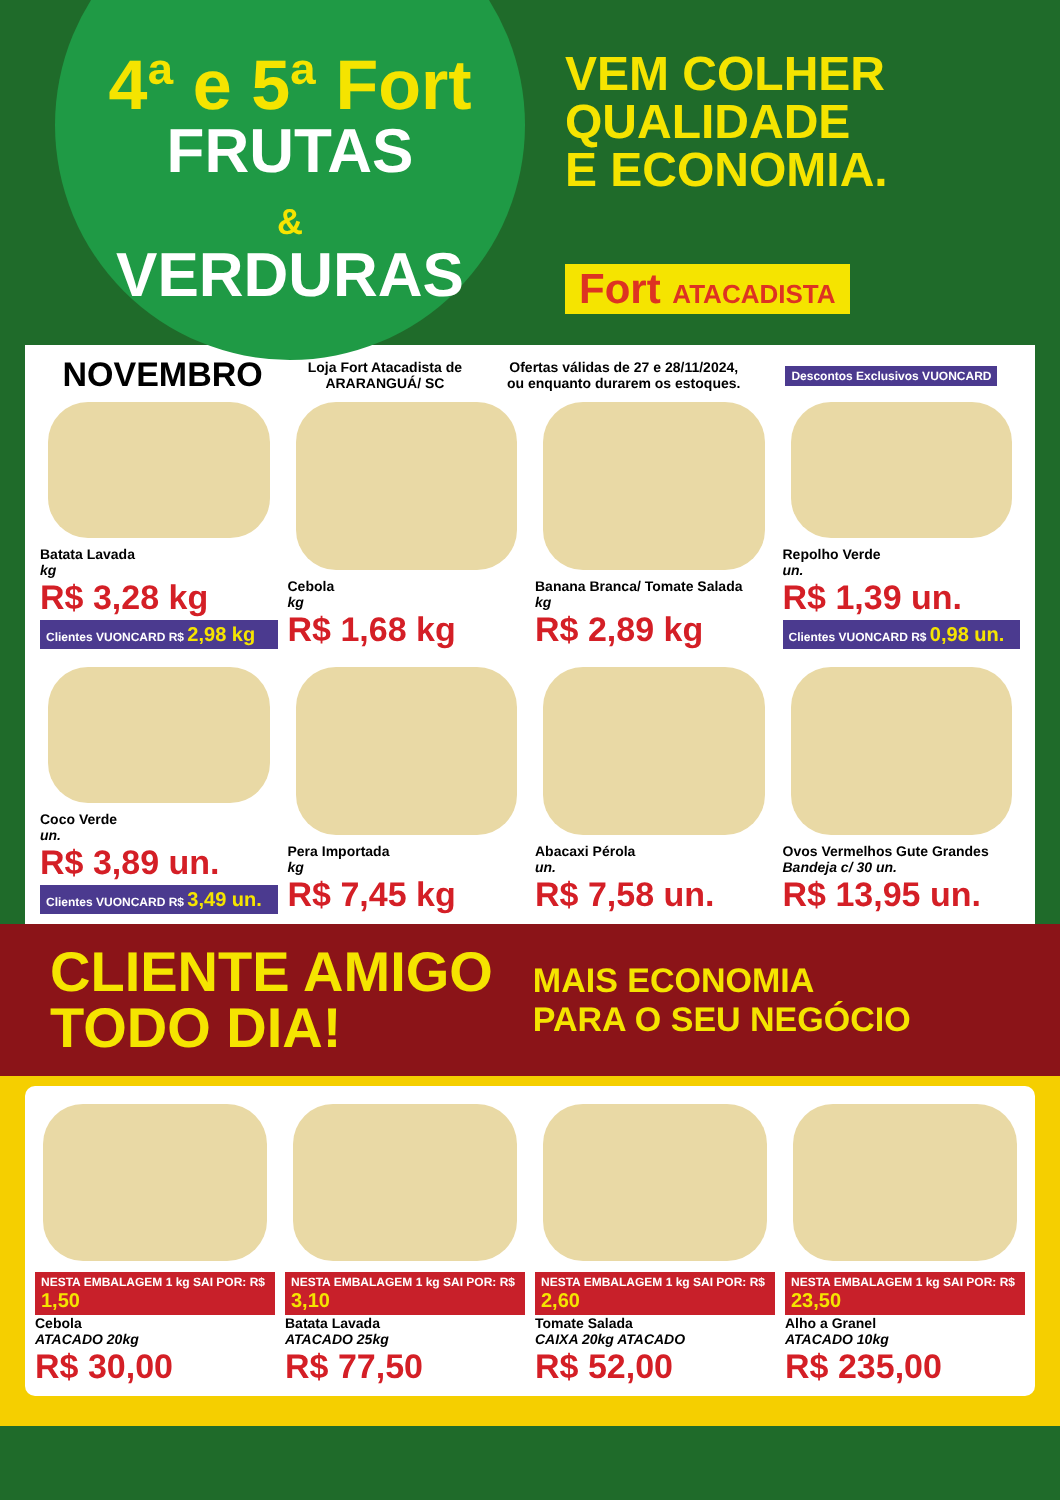4ª e 5ª Fort
FRUTAS
&
VERDURAS
VEM COLHER
QUALIDADE
E ECONOMIA.
Fort ATACADISTA
NOVEMBRO
Loja Fort Atacadista de
ARARANGUÁ/ SC
Ofertas válidas de 27 e 28/11/2024,
ou enquanto durarem os estoques.
Descontos Exclusivos VUONCARD
Batata Lavada
kg
R$ 3,28 kg
Clientes VUONCARD R$ 2,98 kg
Cebola
kg
R$ 1,68 kg
Banana Branca/ Tomate Salada
kg
R$ 2,89 kg
Repolho Verde
un.
R$ 1,39 un.
Clientes VUONCARD R$ 0,98 un.
Coco Verde
un.
R$ 3,89 un.
Clientes VUONCARD R$ 3,49 un.
Pera Importada
kg
R$ 7,45 kg
Abacaxi Pérola
un.
R$ 7,58 un.
Ovos Vermelhos Gute Grandes
Bandeja c/ 30 un.
R$ 13,95 un.
CLIENTE AMIGO
TODO DIA!
MAIS ECONOMIA
PARA O SEU NEGÓCIO
NESTA EMBALAGEM 1 kg SAI POR: R$ 1,50
Cebola
ATACADO 20kg
R$ 30,00
NESTA EMBALAGEM 1 kg SAI POR: R$ 3,10
Batata Lavada
ATACADO 25kg
R$ 77,50
NESTA EMBALAGEM 1 kg SAI POR: R$ 2,60
Tomate Salada
CAIXA 20kg ATACADO
R$ 52,00
NESTA EMBALAGEM 1 kg SAI POR: R$ 23,50
Alho a Granel
ATACADO 10kg
R$ 235,00